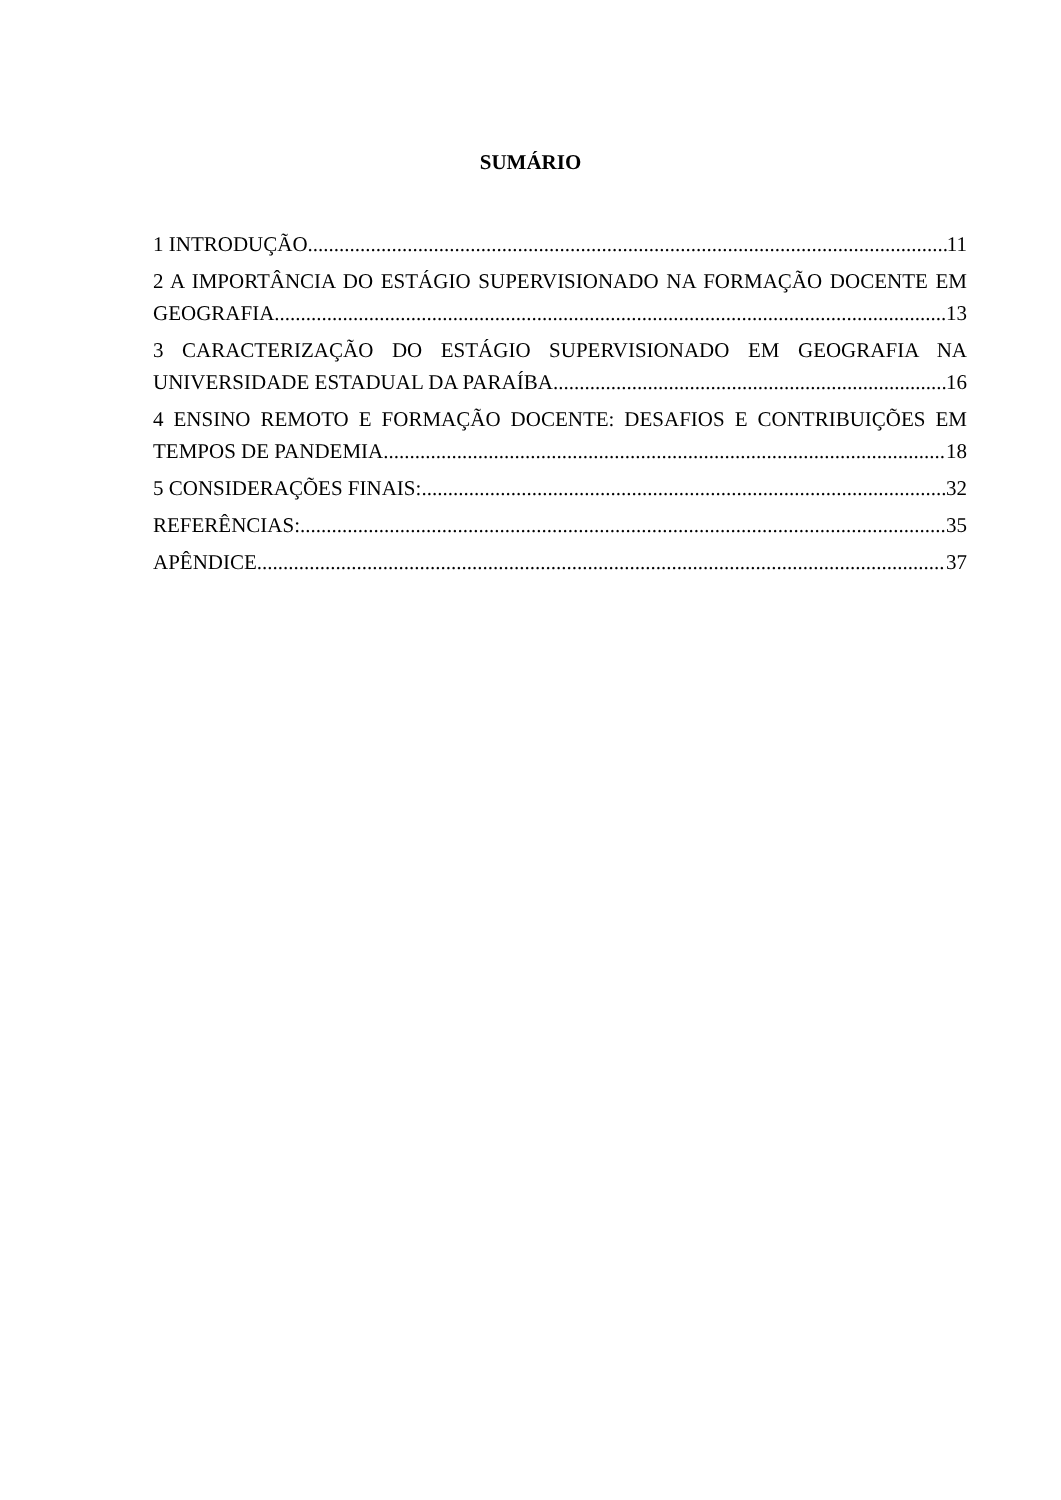SUMÁRIO
1 INTRODUÇÃO 11
2 A IMPORTÂNCIA DO ESTÁGIO SUPERVISIONADO NA FORMAÇÃO DOCENTE EM
GEOGRAFIA 13
3 CARACTERIZAÇÃO DO ESTÁGIO SUPERVISIONADO EM GEOGRAFIA NA
UNIVERSIDADE ESTADUAL DA PARAÍBA 16
4 ENSINO REMOTO E FORMAÇÃO DOCENTE: DESAFIOS E CONTRIBUIÇÕES EM
TEMPOS DE PANDEMIA 18
5 CONSIDERAÇÕES FINAIS: 32
REFERÊNCIAS: 35
APÊNDICE 37